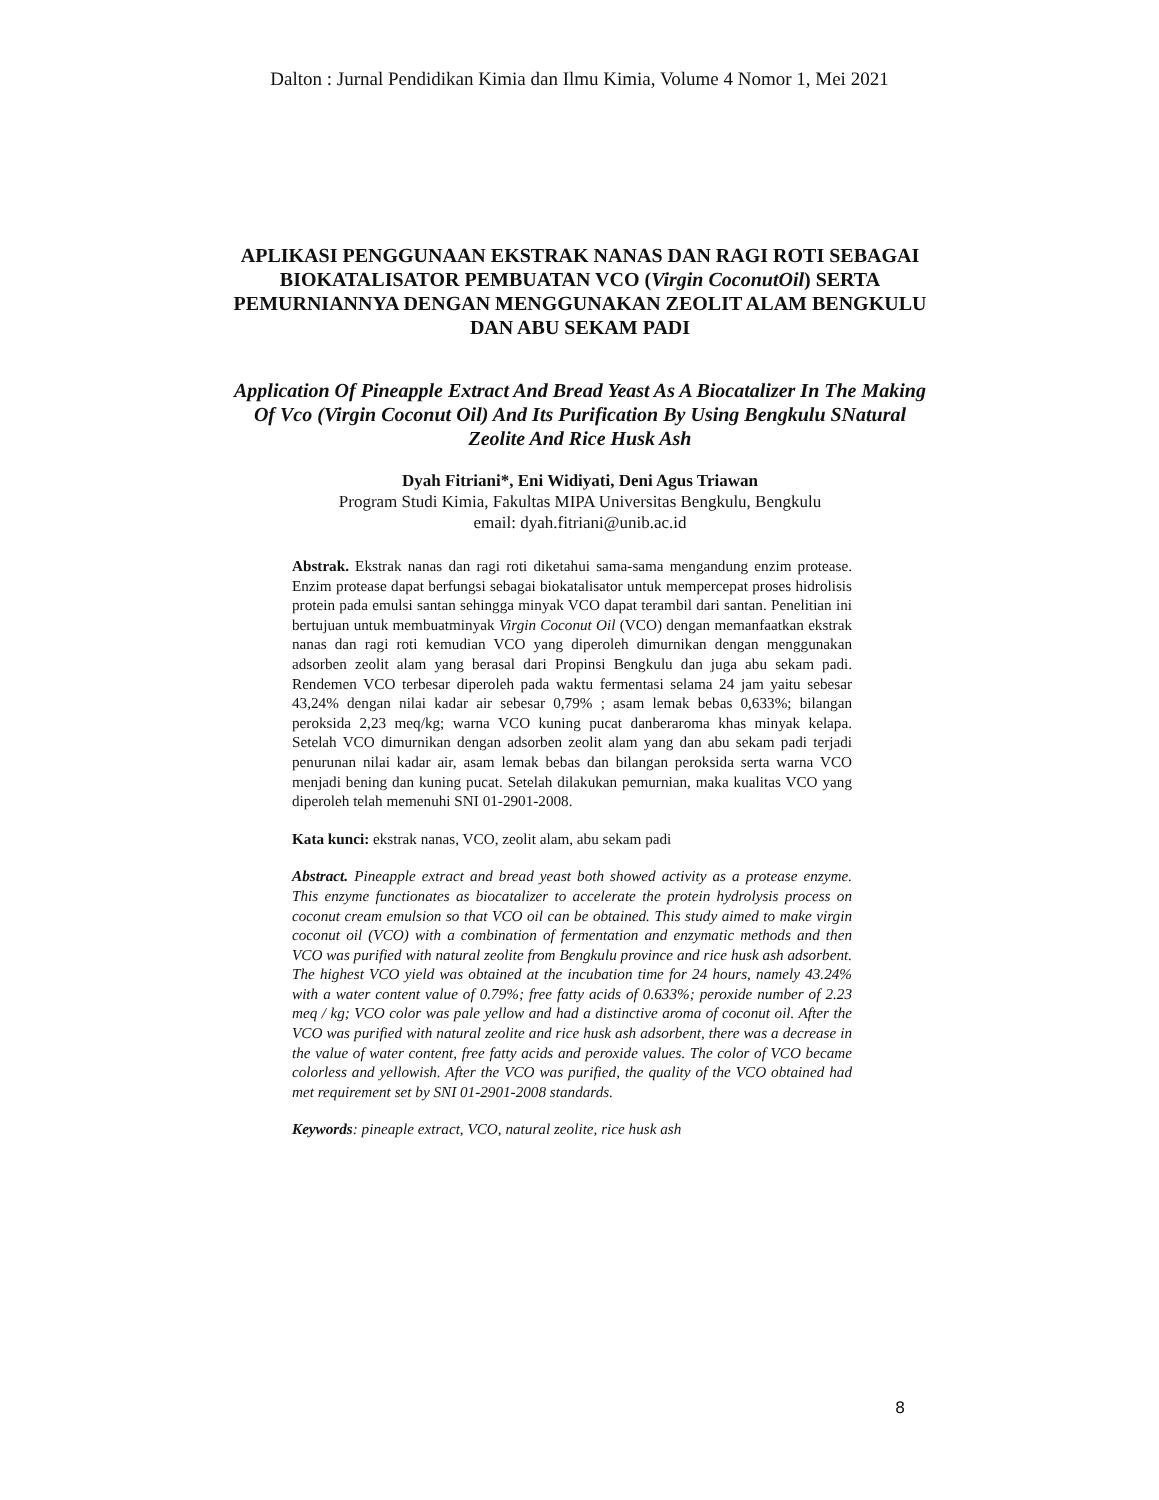Dalton : Jurnal Pendidikan Kimia dan Ilmu Kimia, Volume 4 Nomor 1, Mei 2021
APLIKASI PENGGUNAAN EKSTRAK NANAS DAN RAGI ROTI SEBAGAI BIOKATALISATOR PEMBUATAN VCO (Virgin CoconutOil) SERTA PEMURNIANNYA DENGAN MENGGUNAKAN ZEOLIT ALAM BENGKULU DAN ABU SEKAM PADI
Application Of Pineapple Extract And Bread Yeast As A Biocatalizer In The Making Of Vco (Virgin Coconut Oil) And Its Purification By Using Bengkulu SNatural Zeolite And Rice Husk Ash
Dyah Fitriani*, Eni Widiyati, Deni Agus Triawan
Program Studi Kimia, Fakultas MIPA Universitas Bengkulu, Bengkulu
email: dyah.fitriani@unib.ac.id
Abstrak. Ekstrak nanas dan ragi roti diketahui sama-sama mengandung enzim protease. Enzim protease dapat berfungsi sebagai biokatalisator untuk mempercepat proses hidrolisis protein pada emulsi santan sehingga minyak VCO dapat terambil dari santan. Penelitian ini bertujuan untuk membuatminyak Virgin Coconut Oil (VCO) dengan memanfaatkan ekstrak nanas dan ragi roti kemudian VCO yang diperoleh dimurnikan dengan menggunakan adsorben zeolit alam yang berasal dari Propinsi Bengkulu dan juga abu sekam padi. Rendemen VCO terbesar diperoleh pada waktu fermentasi selama 24 jam yaitu sebesar 43,24% dengan nilai kadar air sebesar 0,79% ; asam lemak bebas 0,633%; bilangan peroksida 2,23 meq/kg; warna VCO kuning pucat danberaroma khas minyak kelapa. Setelah VCO dimurnikan dengan adsorben zeolit alam yang dan abu sekam padi terjadi penurunan nilai kadar air, asam lemak bebas dan bilangan peroksida serta warna VCO menjadi bening dan kuning pucat. Setelah dilakukan pemurnian, maka kualitas VCO yang diperoleh telah memenuhi SNI 01-2901-2008.
Kata kunci: ekstrak nanas, VCO, zeolit alam, abu sekam padi
Abstract. Pineapple extract and bread yeast both showed activity as a protease enzyme. This enzyme functionates as biocatalizer to accelerate the protein hydrolysis process on coconut cream emulsion so that VCO oil can be obtained. This study aimed to make virgin coconut oil (VCO) with a combination of fermentation and enzymatic methods and then VCO was purified with natural zeolite from Bengkulu province and rice husk ash adsorbent. The highest VCO yield was obtained at the incubation time for 24 hours, namely 43.24% with a water content value of 0.79%; free fatty acids of 0.633%; peroxide number of 2.23 meq / kg; VCO color was pale yellow and had a distinctive aroma of coconut oil. After the VCO was purified with natural zeolite and rice husk ash adsorbent, there was a decrease in the value of water content, free fatty acids and peroxide values. The color of VCO became colorless and yellowish. After the VCO was purified, the quality of the VCO obtained had met requirement set by SNI 01-2901-2008 standards.
Keywords: pineaple extract, VCO, natural zeolite, rice husk ash
8